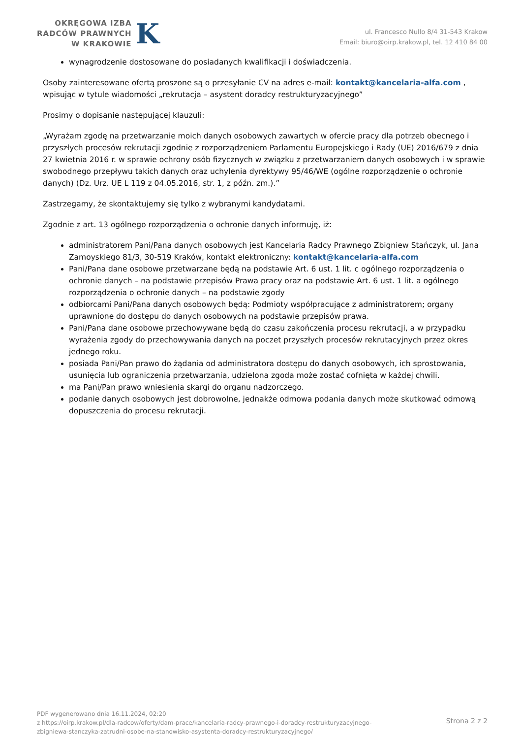OKRĘGOWA IZBA
RADCÓW PRAWNYCH
W KRAKOWIE
K
ul. Francesco Nullo 8/4 31-543 Krakow
Email: biuro@oirp.krakow.pl, tel. 12 410 84 00
wynagrodzenie dostosowane do posiadanych kwalifikacji i doświadczenia.
Osoby zainteresowane ofertą proszone są o przesyłanie CV na adres e-mail: kontakt@kancelaria-alfa.com , wpisując w tytule wiadomości „rekrutacja – asystent doradcy restrukturyzacyjnego”
Prosimy o dopisanie następującej klauzuli:
„Wyrażam zgodę na przetwarzanie moich danych osobowych zawartych w ofercie pracy dla potrzeb obecnego i przyszłych procesów rekrutacji zgodnie z rozporządzeniem Parlamentu Europejskiego i Rady (UE) 2016/679 z dnia 27 kwietnia 2016 r. w sprawie ochrony osób fizycznych w związku z przetwarzaniem danych osobowych i w sprawie swobodnego przepływu takich danych oraz uchylenia dyrektywy 95/46/WE (ogólne rozporządzenie o ochronie danych) (Dz. Urz. UE L 119 z 04.05.2016, str. 1, z późn. zm.).”
Zastrzegamy, że skontaktujemy się tylko z wybranymi kandydatami.
Zgodnie z art. 13 ogólnego rozporządzenia o ochronie danych informuję, iż:
administratorem Pani/Pana danych osobowych jest Kancelaria Radcy Prawnego Zbigniew Stańczyk, ul. Jana Zamoyskiego 81/3, 30-519 Kraków, kontakt elektroniczny: kontakt@kancelaria-alfa.com
Pani/Pana dane osobowe przetwarzane będą na podstawie Art. 6 ust. 1 lit. c ogólnego rozporządzenia o ochronie danych – na podstawie przepisów Prawa pracy oraz na podstawie Art. 6 ust. 1 lit. a ogólnego rozporządzenia o ochronie danych – na podstawie zgody
odbiorcami Pani/Pana danych osobowych będą: Podmioty współpracujące z administratorem; organy uprawnione do dostępu do danych osobowych na podstawie przepisów prawa.
Pani/Pana dane osobowe przechowywane będą do czasu zakończenia procesu rekrutacji, a w przypadku wyrażenia zgody do przechowywania danych na poczet przyszłych procesów rekrutacyjnych przez okres jednego roku.
posiada Pani/Pan prawo do żądania od administratora dostępu do danych osobowych, ich sprostowania, usunięcia lub ograniczenia przetwarzania, udzielona zgoda może zostać cofnięta w każdej chwili.
ma Pani/Pan prawo wniesienia skargi do organu nadzorczego.
podanie danych osobowych jest dobrowolne, jednakże odmowa podania danych może skutkować odmową dopuszczenia do procesu rekrutacji.
PDF wygenerowano dnia 16.11.2024, 02:20
z https://oirp.krakow.pl/dla-radcow/oferty/dam-prace/kancelaria-radcy-prawnego-i-doradcy-restrukturyzacyjnego-
zbigniewa-stanczyka-zatrudni-osobe-na-stanowisko-asystenta-doradcy-restrukturyzacyjnego/
Strona 2 z 2